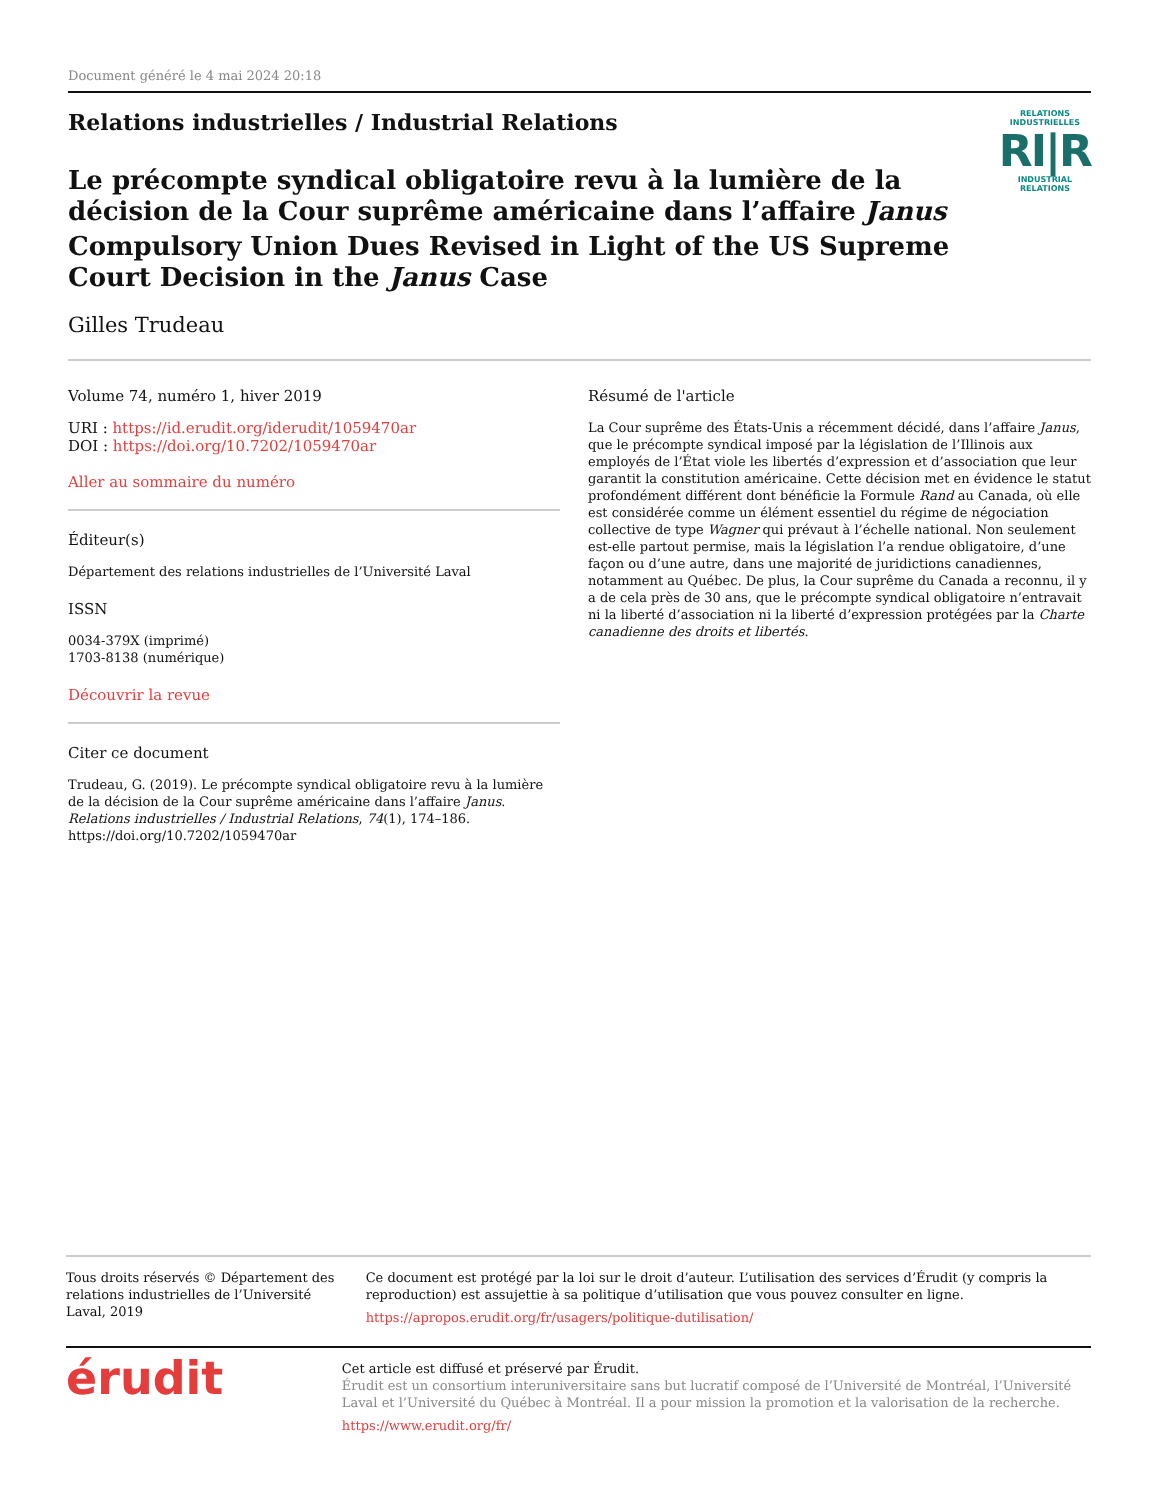Document généré le 4 mai 2024 20:18
Relations industrielles / Industrial Relations
Le précompte syndical obligatoire revu à la lumière de la décision de la Cour suprême américaine dans l’affaire Janus
Compulsory Union Dues Revised in Light of the US Supreme Court Decision in the Janus Case
Gilles Trudeau
RELATIONS INDUSTRIELLES
RI|R
INDUSTRIAL RELATIONS
Volume 74, numéro 1, hiver 2019
URI : https://id.erudit.org/iderudit/1059470ar
DOI : https://doi.org/10.7202/1059470ar
Aller au sommaire du numéro
Éditeur(s)
Département des relations industrielles de l’Université Laval
ISSN
0034-379X (imprimé)
1703-8138 (numérique)
Découvrir la revue
Citer ce document
Trudeau, G. (2019). Le précompte syndical obligatoire revu à la lumière de la décision de la Cour suprême américaine dans l’affaire Janus. Relations industrielles / Industrial Relations, 74(1), 174–186. https://doi.org/10.7202/1059470ar
Résumé de l'article
La Cour suprême des États-Unis a récemment décidé, dans l’affaire Janus, que le précompte syndical imposé par la législation de l’Illinois aux employés de l’État viole les libertés d’expression et d’association que leur garantit la constitution américaine. Cette décision met en évidence le statut profondément différent dont bénéficie la Formule Rand au Canada, où elle est considérée comme un élément essentiel du régime de négociation collective de type Wagner qui prévaut à l’échelle national. Non seulement est-elle partout permise, mais la législation l’a rendue obligatoire, d’une façon ou d’une autre, dans une majorité de juridictions canadiennes, notamment au Québec. De plus, la Cour suprême du Canada a reconnu, il y a de cela près de 30 ans, que le précompte syndical obligatoire n’entravait ni la liberté d’association ni la liberté d’expression protégées par la Charte canadienne des droits et libertés.
Tous droits réservés © Département des relations industrielles de l’Université Laval, 2019
Ce document est protégé par la loi sur le droit d’auteur. L’utilisation des services d’Érudit (y compris la reproduction) est assujettie à sa politique d’utilisation que vous pouvez consulter en ligne.
https://apropos.erudit.org/fr/usagers/politique-dutilisation/
érudit
Cet article est diffusé et préservé par Érudit.
Érudit est un consortium interuniversitaire sans but lucratif composé de l’Université de Montréal, l’Université Laval et l’Université du Québec à Montréal. Il a pour mission la promotion et la valorisation de la recherche.
https://www.erudit.org/fr/